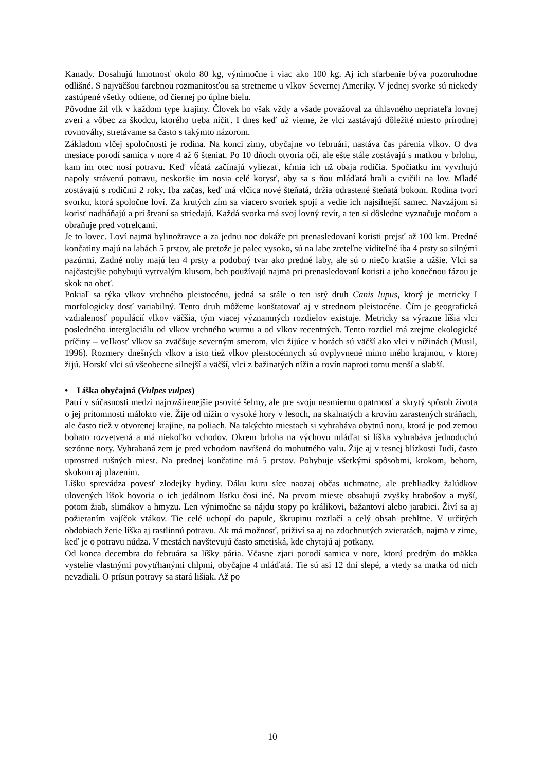Kanady. Dosahujú hmotnosť okolo 80 kg, výnimočne i viac ako 100 kg. Aj ich sfarbenie býva pozoruhodne odlišné. S najväčšou farebnou rozmanitosťou sa stretneme u vlkov Severnej Ameriky. V jednej svorke sú niekedy zastúpené všetky odtiene, od čiernej po úplne bielu.
Pôvodne žil vlk v každom type krajiny. Človek ho však vždy a všade považoval za úhlavného nepriateľa lovnej zveri a vôbec za škodcu, ktorého treba ničiť. I dnes keď už vieme, že vlci zastávajú dôležité miesto prírodnej rovnováhy, stretávame sa často s takýmto názorom.
Základom vlčej spoločnosti je rodina. Na konci zimy, obyčajne vo februári, nastáva čas párenia vlkov. O dva mesiace porodí samica v nore 4 až 6 šteniat. Po 10 dňoch otvoria oči, ale ešte stále zostávajú s matkou v brlohu, kam im otec nosí potravu. Keď vĺčatá začínajú vyliezať, kŕmia ich už obaja rodičia. Spočiatku im vyvrhujú napoly strávenú potravu, neskoršie im nosia celé korysť, aby sa s ňou mláďatá hrali a cvičili na lov. Mladé zostávajú s rodičmi 2 roky. Iba začas, keď má vlčica nové šteňatá, držia odrastené šteňatá bokom. Rodina tvorí svorku, ktorá spoločne loví. Za krutých zím sa viacero svoriek spojí a vedie ich najsilnejší samec. Navzájom si korisť nadháňajú a pri štvaní sa striedajú. Každá svorka má svoj lovný revír, a ten si dôsledne vyznačuje močom a obraňuje pred votrelcami.
Je to lovec. Loví najmä bylinožravce a za jednu noc dokáže pri prenasledovaní koristi prejsť až 100 km. Predné končatiny majú na labách 5 prstov, ale pretože je palec vysoko, sú na labe zreteľne viditeľné iba 4 prsty so silnými pazúrmi. Zadné nohy majú len 4 prsty a podobný tvar ako predné laby, ale sú o niečo kratšie a užšie. Vlci sa najčastejšie pohybujú vytrvalým klusom, beh používajú najmä pri prenasledovaní koristi a jeho konečnou fázou je skok na obeť.
Pokiaľ sa týka vlkov vrchného pleistocénu, jedná sa stále o ten istý druh Canis lupus, ktorý je metricky I morfologicky dosť variabilný. Tento druh môžeme konštatovať aj v strednom pleistocéne. Čím je geografická vzdialenosť populácií vlkov väčšia, tým viacej významných rozdielov existuje. Metricky sa výrazne líšia vlci posledného interglaciálu od vlkov vrchného wurmu a od vlkov recentných. Tento rozdiel má zrejme ekologické príčiny – veľkosť vlkov sa zväčšuje severným smerom, vlci žijúce v horách sú väčší ako vlci v nížinách (Musil, 1996). Rozmery dnešných vlkov a isto tiež vlkov pleistocénnych sú ovplyvnené mimo iného krajinou, v ktorej žijú. Horskí vlci sú všeobecne silnejší a väčší, vlci z bažinatých nížin a rovín naproti tomu menší a slabší.
• Líška obyčajná (Vulpes vulpes)
Patrí v súčasnosti medzi najrozšírenejšie psovité šelmy, ale pre svoju nesmiernu opatrnosť a skrytý spôsob života o jej prítomnosti málokto vie. Žije od nížin o vysoké hory v lesoch, na skalnatých a krovím zarastených stráňach, ale často tiež v otvorenej krajine, na poliach. Na takýchto miestach si vyhrabáva obytnú noru, ktorá je pod zemou bohato rozvetvená a má niekoľko vchodov. Okrem brloha na výchovu mláďat si líška vyhrabáva jednoduchú sezónne nory. Vyhrabaná zem je pred vchodom navŕšená do mohutného valu. Žije aj v tesnej blízkosti ľudí, často uprostred rušných miest. Na prednej končatine má 5 prstov. Pohybuje všetkými spôsobmi, krokom, behom, skokom aj plazením.
Líšku sprevádza povesť zlodejky hydiny. Dáku kuru síce naozaj občas uchmatne, ale prehliadky žalúdkov ulovených líšok hovoria o ich jedálnom lístku čosi iné. Na prvom mieste obsahujú zvyšky hrabošov a myší, potom žiab, slimákov a hmyzu. Len výnimočne sa nájdu stopy po králikovi, bažantovi alebo jarabici. Živí sa aj požieraním vajíčok vtákov. Tie celé uchopí do papule, škrupinu roztlačí a celý obsah prehltne. V určitých obdobiach žerie líška aj rastlinnú potravu. Ak má možnosť, priživí sa aj na zdochnutých zvieratách, najmä v zime, keď je o potravu núdza. V mestách navštevujú často smetiská, kde chytajú aj potkany.
Od konca decembra do februára sa líšky pária. Včasne zjari porodí samica v nore, ktorú predtým do mäkka vystelie vlastnými povytŕhanými chlpmi, obyčajne 4 mláďatá. Tie sú asi 12 dní slepé, a vtedy sa matka od nich nevzdiali. O prísun potravy sa stará lišiak. Až po
10